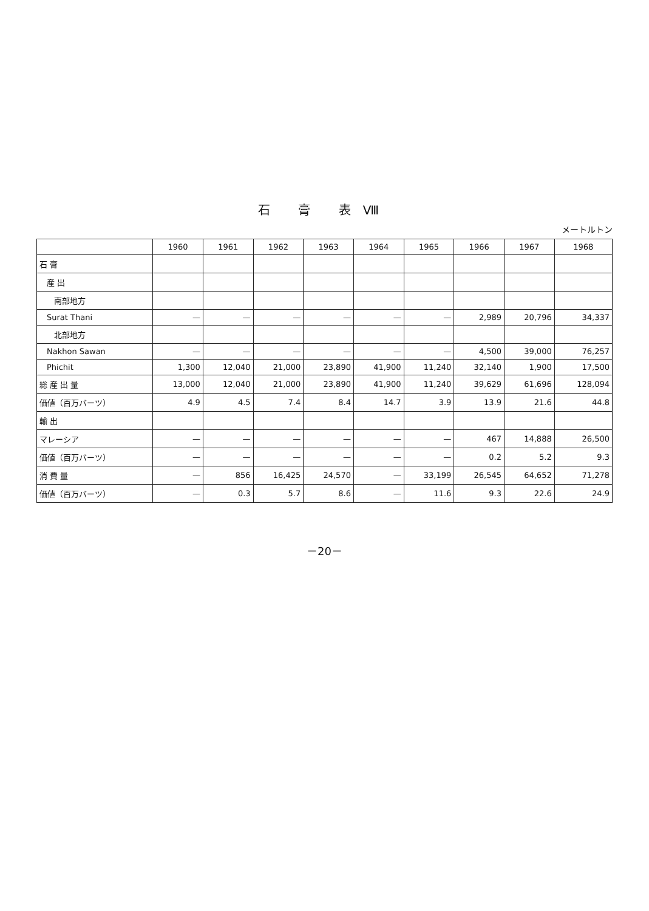石 膏 表Ⅷ
メートルトン
| | 1960 | 1961 | 1962 | 1963 | 1964 | 1965 | 1966 | 1967 | 1968 |
| --- | --- | --- | --- | --- | --- | --- | --- | --- | --- |
| 石 膏 | | | | | | | | | |
| 産 出 | | | | | | | | | |
| 南部地方 | | | | | | | | | |
| Surat Thani | — | — | — | — | — | — | 2,989 | 20,796 | 34,337 |
| 北部地方 | | | | | | | | | |
| Nakhon Sawan | — | — | — | — | — | — | 4,500 | 39,000 | 76,257 |
| Phichit | 1,300 | 12,040 | 21,000 | 23,890 | 41,900 | 11,240 | 32,140 | 1,900 | 17,500 |
| 総 産 出 量 | 13,000 | 12,040 | 21,000 | 23,890 | 41,900 | 11,240 | 39,629 | 61,696 | 128,094 |
| 価値（百万バーツ） | 4.9 | 4.5 | 7.4 | 8.4 | 14.7 | 3.9 | 13.9 | 21.6 | 44.8 |
| 輸 出 | | | | | | | | | |
| マレーシア | — | — | — | — | — | — | 467 | 14,888 | 26,500 |
| 価値（百万バーツ） | — | — | — | — | — | — | 0.2 | 5.2 | 9.3 |
| 消 費 量 | — | 856 | 16,425 | 24,570 | — | 33,199 | 26,545 | 64,652 | 71,278 |
| 価値（百万バーツ） | — | 0.3 | 5.7 | 8.6 | — | 11.6 | 9.3 | 22.6 | 24.9 |
－20－